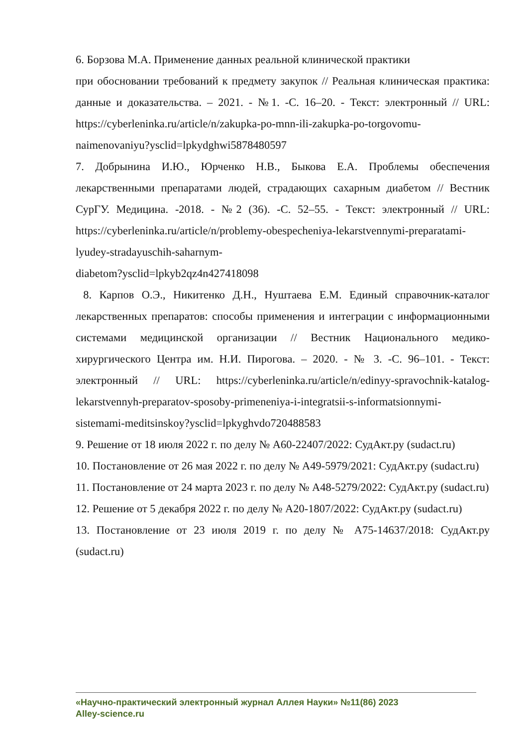6. Борзова М.А. Применение данных реальной клинической практики
при обосновании требований к предмету закупок // Реальная клиническая практика: данные и доказательства. – 2021. - №1. -С. 16–20. - Текст: электронный // URL: https://cyberleninka.ru/article/n/zakupka-po-mnn-ili-zakupka-po-torgovomu-naimenovaniyu?ysclid=lpkydghwi5878480597
7. Добрынина И.Ю., Юрченко Н.В., Быкова Е.А. Проблемы обеспечения лекарственными препаратами людей, страдающих сахарным диабетом // Вестник СурГУ. Медицина. -2018. - №2 (36). -С. 52–55. - Текст: электронный // URL: https://cyberleninka.ru/article/n/problemy-obespecheniya-lekarstvennymi-preparatami-lyudey-stradayuschih-saharnym-
diabetom?ysclid=lpkyb2qz4n427418098
8. Карпов О.Э., Никитенко Д.Н., Нуштаева Е.М. Единый справочник-каталог лекарственных препаратов: способы применения и интеграции с информационными системами медицинской организации // Вестник Национального медико-хирургического Центра им. Н.И. Пирогова. – 2020. - № 3. -С. 96–101. - Текст: электронный // URL: https://cyberleninka.ru/article/n/edinyy-spravochnik-katalog-lekarstvennyh-preparatov-sposoby-primeneniya-i-integratsii-s-informatsionnymi-sistemami-meditsinskoy?ysclid=lpkyghvdo720488583
9. Решение от 18 июля 2022 г. по делу № А60-22407/2022: СудАкт.ру (sudact.ru)
10. Постановление от 26 мая 2022 г. по делу № А49-5979/2021: СудАкт.ру (sudact.ru)
11. Постановление от 24 марта 2023 г. по делу № А48-5279/2022: СудАкт.ру (sudact.ru)
12. Решение от 5 декабря 2022 г. по делу № А20-1807/2022: СудАкт.ру (sudact.ru)
13. Постановление от 23 июля 2019 г. по делу № А75-14637/2018: СудАкт.ру (sudact.ru)
«Научно-практический электронный журнал Аллея Науки» №11(86) 2023
Alley-science.ru